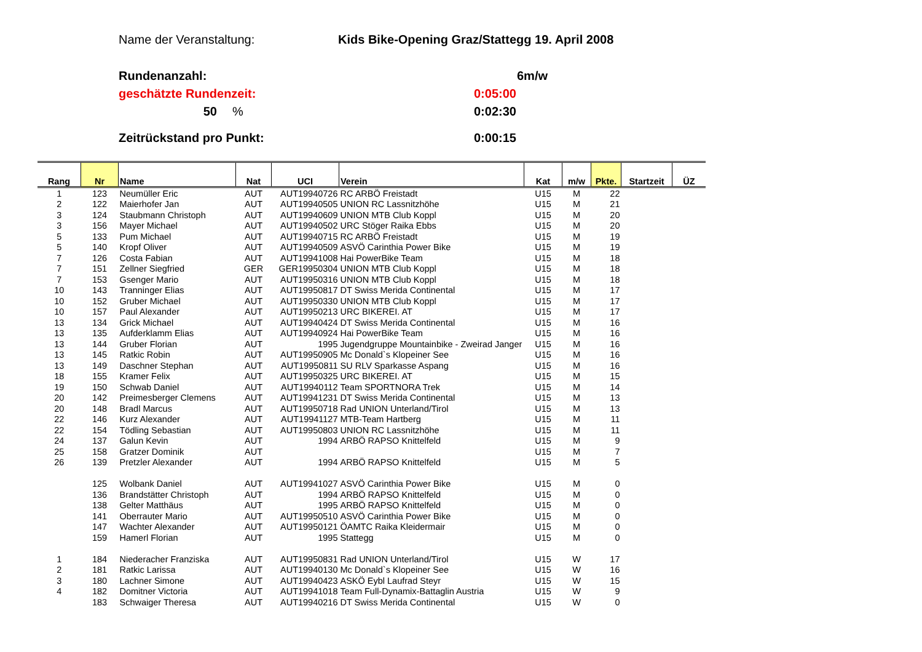Name der Veranstaltung: Kids Bike-Opening Graz/Stattegg 19. April 2008
Rundenanzahl: 6m/w
geschätzte Rundenzeit: 0:05:00
50% 0:02:30
Zeitrückstand pro Punkt: 0:00:15
| Rang | Nr | Name | Nat | UCI | Verein | Kat | m/w | Pkte. | Startzeit | ÜZ |
| --- | --- | --- | --- | --- | --- | --- | --- | --- | --- | --- |
| 1 | 123 | Neumüller Eric | AUT | AUT19940726 | RC ARBÖ Freistadt | U15 | M | 22 | | |
| 2 | 122 | Maierhofer Jan | AUT | AUT19940505 | UNION RC Lassnitzhöhe | U15 | M | 21 | | |
| 3 | 124 | Staubmann Christoph | AUT | AUT19940609 | UNION MTB Club Koppl | U15 | M | 20 | | |
| 3 | 156 | Mayer Michael | AUT | AUT19940502 | URC Stöger Raika Ebbs | U15 | M | 20 | | |
| 5 | 133 | Pum Michael | AUT | AUT19940715 | RC ARBÖ Freistadt | U15 | M | 19 | | |
| 5 | 140 | Kropf Oliver | AUT | AUT19940509 | ASVÖ Carinthia Power Bike | U15 | M | 19 | | |
| 7 | 126 | Costa Fabian | AUT | AUT19941008 | Hai PowerBike Team | U15 | M | 18 | | |
| 7 | 151 | Zellner Siegfried | GER | GER19950304 | UNION MTB Club Koppl | U15 | M | 18 | | |
| 7 | 153 | Gsenger Mario | AUT | AUT19950316 | UNION MTB Club Koppl | U15 | M | 18 | | |
| 10 | 143 | Tranninger Elias | AUT | AUT19950817 | DT Swiss Merida Continental | U15 | M | 17 | | |
| 10 | 152 | Gruber Michael | AUT | AUT19950330 | UNION MTB Club Koppl | U15 | M | 17 | | |
| 10 | 157 | Paul Alexander | AUT | AUT19950213 | URC BIKEREI. AT | U15 | M | 17 | | |
| 13 | 134 | Grick Michael | AUT | AUT19940424 | DT Swiss Merida Continental | U15 | M | 16 | | |
| 13 | 135 | Aufderklamm Elias | AUT | AUT19940924 | Hai PowerBike Team | U15 | M | 16 | | |
| 13 | 144 | Gruber Florian | AUT | 1995 | Jugendgruppe Mountainbike - Zweirad Janger | U15 | M | 16 | | |
| 13 | 145 | Ratkic Robin | AUT | AUT19950905 | Mc Donald`s Klopeiner See | U15 | M | 16 | | |
| 13 | 149 | Daschner Stephan | AUT | AUT19950811 | SU RLV Sparkasse Aspang | U15 | M | 16 | | |
| 18 | 155 | Kramer Felix | AUT | AUT19950325 | URC BIKEREI. AT | U15 | M | 15 | | |
| 19 | 150 | Schwab Daniel | AUT | AUT19940112 | Team SPORTNORA Trek | U15 | M | 14 | | |
| 20 | 142 | Preimesberger Clemens | AUT | AUT19941231 | DT Swiss Merida Continental | U15 | M | 13 | | |
| 20 | 148 | Bradl Marcus | AUT | AUT19950718 | Rad UNION Unterland/Tirol | U15 | M | 13 | | |
| 22 | 146 | Kurz Alexander | AUT | AUT19941127 | MTB-Team Hartberg | U15 | M | 11 | | |
| 22 | 154 | Tödling Sebastian | AUT | AUT19950803 | UNION RC Lassnitzhöhe | U15 | M | 11 | | |
| 24 | 137 | Galun Kevin | AUT | 1994 | ARBÖ RAPSO Knittelfeld | U15 | M | 9 | | |
| 25 | 158 | Gratzer Dominik | AUT | | | U15 | M | 7 | | |
| 26 | 139 | Pretzler Alexander | AUT | 1994 | ARBÖ RAPSO Knittelfeld | U15 | M | 5 | | |
| | 125 | Wolbank Daniel | AUT | AUT19941027 | ASVÖ Carinthia Power Bike | U15 | M | 0 | | |
| | 136 | Brandstätter Christoph | AUT | 1994 | ARBÖ RAPSO Knittelfeld | U15 | M | 0 | | |
| | 138 | Gelter Matthäus | AUT | 1995 | ARBÖ RAPSO Knittelfeld | U15 | M | 0 | | |
| | 141 | Oberrauter Mario | AUT | AUT19950510 | ASVÖ Carinthia Power Bike | U15 | M | 0 | | |
| | 147 | Wachter Alexander | AUT | AUT19950121 | ÖAMTC Raika Kleidermair | U15 | M | 0 | | |
| | 159 | Hamerl Florian | AUT | 1995 | Stattegg | U15 | M | 0 | | |
| 1 | 184 | Niederacher Franziska | AUT | AUT19950831 | Rad UNION Unterland/Tirol | U15 | W | 17 | | |
| 2 | 181 | Ratkic Larissa | AUT | AUT19940130 | Mc Donald`s Klopeiner See | U15 | W | 16 | | |
| 3 | 180 | Lachner Simone | AUT | AUT19940423 | ASKÖ Eybl Laufrad Steyr | U15 | W | 15 | | |
| 4 | 182 | Domitner Victoria | AUT | AUT19941018 | Team Full-Dynamix-Battaglin Austria | U15 | W | 9 | | |
| | 183 | Schwaiger Theresa | AUT | AUT19940216 | DT Swiss Merida Continental | U15 | W | 0 | | |